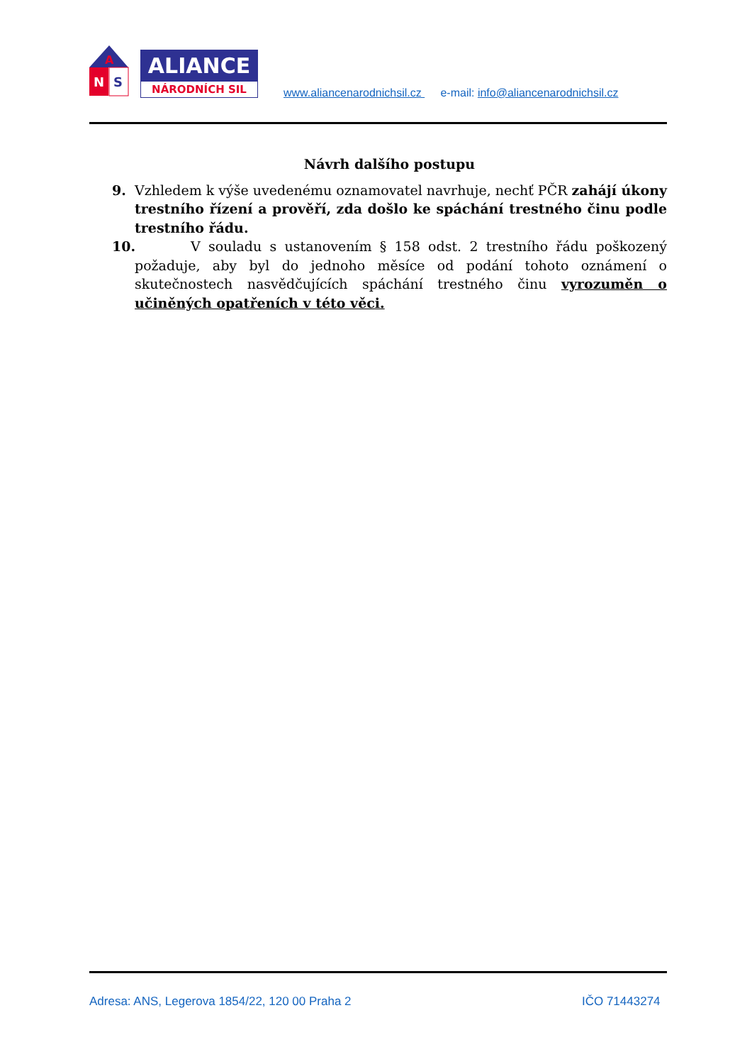A
N
S
ALIANCE
NÁRODNÍCH SIL
www.aliancenarodnichsil.cz e-mail: info@aliancenarodnichsil.cz
Návrh dalšího postupu
9. Vzhledem k výše uvedenému oznamovatel navrhuje, nechť PČR zahájí úkony trestního řízení a prověří, zda došlo ke spáchání trestného činu podle trestního řádu.
10. V souladu s ustanovením § 158 odst. 2 trestního řádu poškozený požaduje, aby byl do jednoho měsíce od podání tohoto oznámení o skutečnostech nasvědčujících spáchání trestného činu vyrozuměn o učiněných opatřeních v této věci.
Adresa: ANS, Legerova 1854/22, 120 00 Praha 2 IČO 71443274